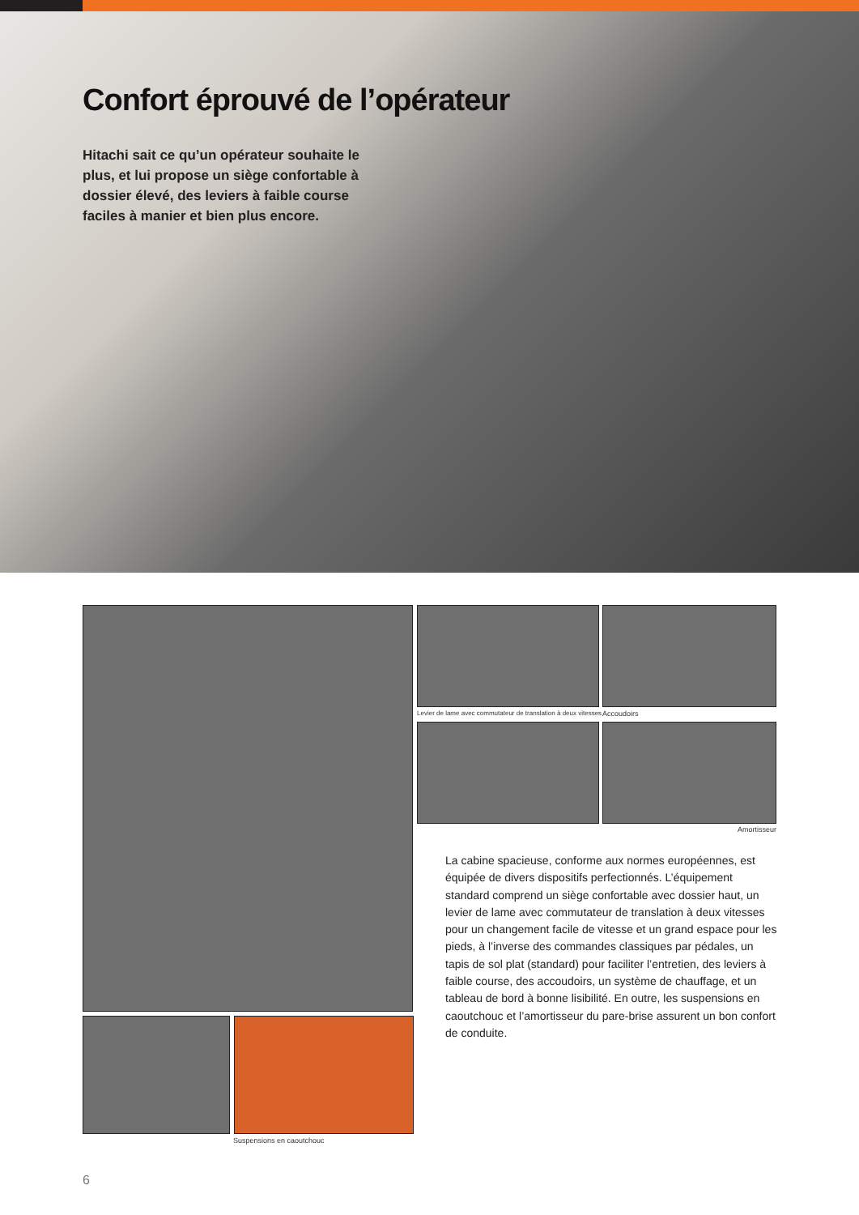Confort éprouvé de l’opérateur
Hitachi sait ce qu’un opérateur souhaite le plus, et lui propose un siège confortable à dossier élevé, des leviers à faible course faciles à manier et bien plus encore.
Suspensions en caoutchouc
Levier de lame avec commutateur de translation à deux vitesses
Accoudoirs
Amortisseur
La cabine spacieuse, conforme aux normes européennes, est équipée de divers dispositifs perfectionnés. L’équipement standard comprend un siège confortable avec dossier haut, un levier de lame avec commutateur de translation à deux vitesses pour un changement facile de vitesse et un grand espace pour les pieds, à l’inverse des commandes classiques par pédales, un tapis de sol plat (standard) pour faciliter l’entretien, des leviers à faible course, des accoudoirs, un système de chauffage, et un tableau de bord à bonne lisibilité. En outre, les suspensions en caoutchouc et l’amortisseur du pare-brise assurent un bon confort de conduite.
6